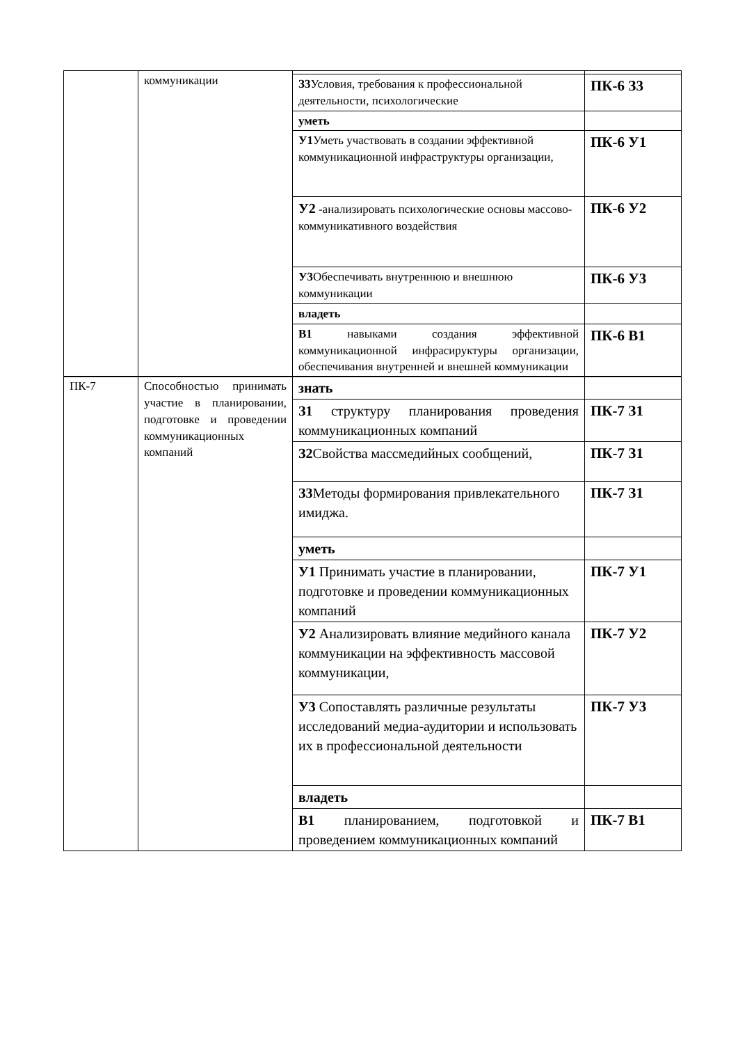| | коммуникации | | |
| | | З3 Условия, требования к профессиональной деятельности, психологические | ПК-6 З3 |
| | | уметь | |
| | | У1 Уметь участвовать в создании эффективной коммуникационной инфраструктуры организации, | ПК-6 У1 |
| | | У2 -анализировать психологические основы массово-коммуникативного воздействия | ПК-6 У2 |
| | | У3 Обеспечивать внутреннюю и внешнюю коммуникации | ПК-6 У3 |
| | | владеть | |
| | | В1 навыками создания эффективной коммуникационной инфрасируктуры организации, обеспечивания внутренней и внешней коммуникации | ПК-6 В1 |
| ПК-7 | Способностью принимать участие в планировании, подготовке и проведении коммуникационных компаний | знать | |
| | | З1 структуру планирования проведения коммуникационных компаний | ПК-7 З1 |
| | | З2 Свойства массмедийных сообщений, | ПК-7 З1 |
| | | З3 Методы формирования привлекательного имиджа. | ПК-7 З1 |
| | | уметь | |
| | | У1 Принимать участие в планировании, подготовке и проведении коммуникационных компаний | ПК-7 У1 |
| | | У2 Анализировать влияние медийного канала коммуникации на эффективность массовой коммуникации, | ПК-7 У2 |
| | | У3 Сопоставлять различные результаты исследований медиа-аудитории и использовать их в профессиональной деятельности | ПК-7 У3 |
| | | владеть | |
| | | В1 планированием, подготовкой и проведением коммуникационных компаний | ПК-7 В1 |